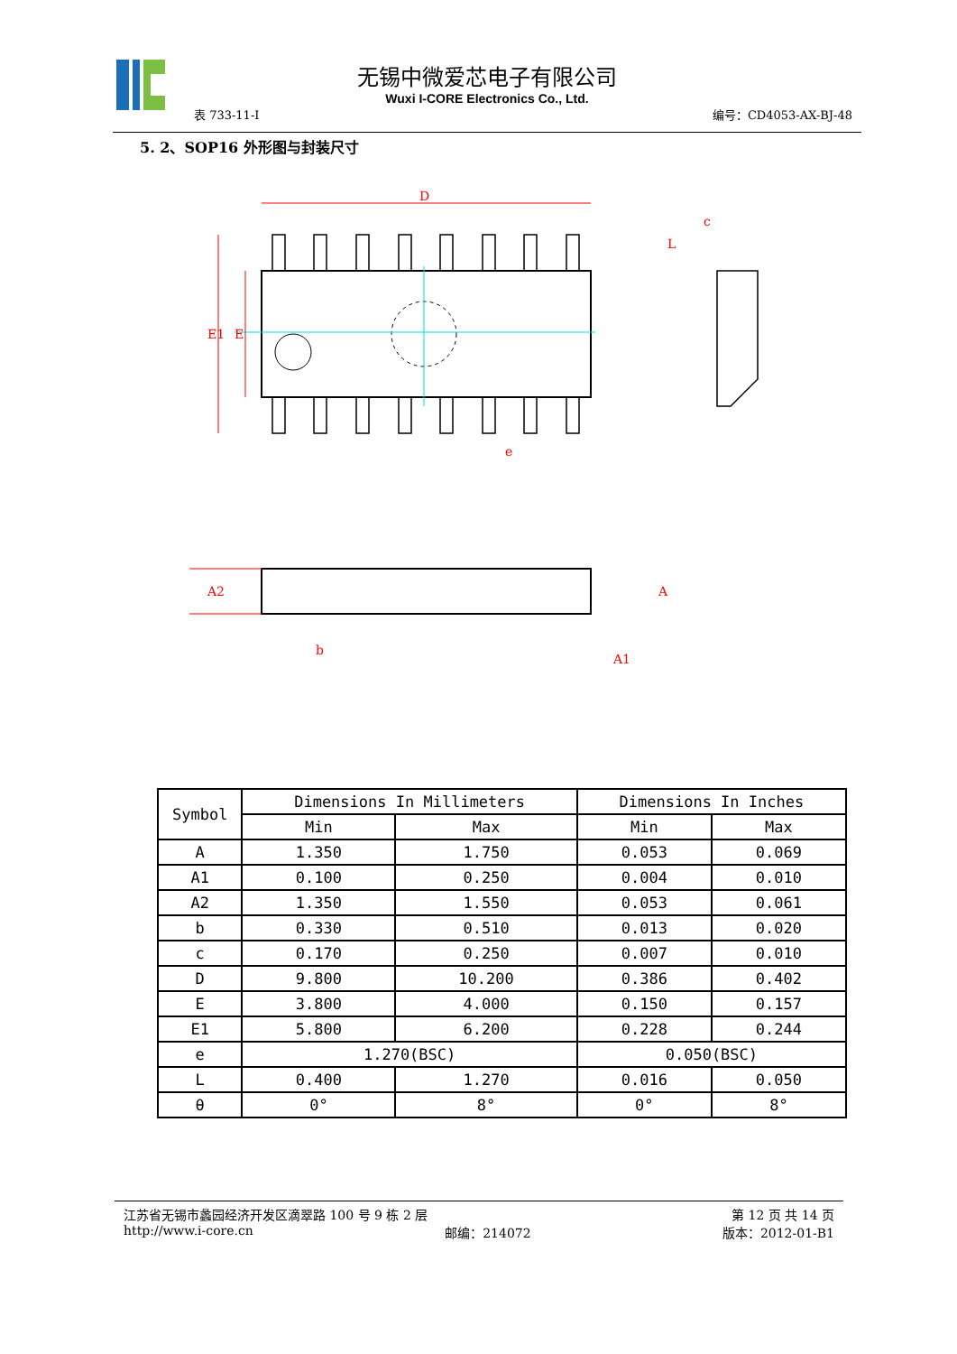无锡中微爱芯电子有限公司
Wuxi I-CORE Electronics Co., Ltd.
表 733-11-I 编号：CD4053-AX-BJ-48
5. 2、SOP16 外形图与封装尺寸
D
E1
E
e
b
A2
A
A1
c
L
| Symbol | Dimensions In Millimeters | | Dimensions In Inches | |
| --- | --- | --- | --- | --- |
| | Min | Max | Min | Max |
| A | 1.350 | 1.750 | 0.053 | 0.069 |
| A1 | 0.100 | 0.250 | 0.004 | 0.010 |
| A2 | 1.350 | 1.550 | 0.053 | 0.061 |
| b | 0.330 | 0.510 | 0.013 | 0.020 |
| c | 0.170 | 0.250 | 0.007 | 0.010 |
| D | 9.800 | 10.200 | 0.386 | 0.402 |
| E | 3.800 | 4.000 | 0.150 | 0.157 |
| E1 | 5.800 | 6.200 | 0.228 | 0.244 |
| e | 1.270(BSC) | | 0.050(BSC) | |
| L | 0.400 | 1.270 | 0.016 | 0.050 |
| θ | 0° | 8° | 0° | 8° |
江苏省无锡市蠡园经济开发区滴翠路 100 号 9 栋 2 层 第 12 页 共 14 页
http://www.i-core.cn 邮编：214072 版本：2012-01-B1